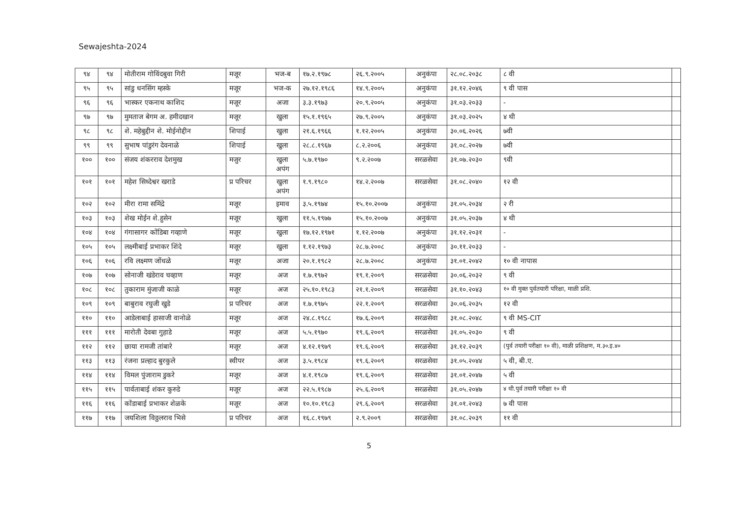Sewajeshta-2024
| ९४ | ९४ | मोतीराम गोविंदबुवा गिरी | मजूर | भज-ब | १७.२.१९७८ | २६.९.२००५ | अनुकंपा | २८.०८.२०३८ | ८ वी | |
| ९५ | ९५ | सांडु धनसिंग म्हस्के | मजूर | भज-क | २७.१२.१९८६ | १४.९.२००५ | अनुकंपा | ३१.१२.२०४६ | ९ वी पास | |
| ९६ | ९६ | भास्कर एकनाथ काशिद | मजूर | अजा | ३.३.१९७३ | २०.९.२००५ | अनुकंपा | ३१.०३.२०३३ | - | |
| ९७ | ९७ | मुमताज बेगम अ. हमीदखान | मजूर | खुला | १५.१.१९६५ | २७.९.२००५ | अनुकंपा | ३१.०३.२०२५ | ४ थी | |
| ९८ | ९८ | शे. महेबुद्दीन शे. मोईनोद्दीन | शिपाई | खुला | २१.६.१९६६ | १.१२.२००५ | अनुकंपा | ३०.०६.२०२६ | ७वी | |
| ९९ | ९९ | सुभाष पांडुरंग देवनाळे | शिपाई | खुला | २८.८.१९६७ | ८.२.२००६ | अनुकंपा | ३१.०८.२०२७ | ७वी | |
| १०० | १०० | संजय शंकरराव देशमुख | मजुर | खुला अपंग | ५.७.१९७० | ९.२.२००७ | सरळसेवा | ३१.०७.२०३० | ९वी | |
| १०१ | १०१ | महेश सिध्देश्वर खराडे | प्र परिचर | खुला अपंग | १.९.१९८० | १४.२.२००७ | सरळसेवा | ३१.०८.२०४० | १२ वी | |
| १०२ | १०२ | मीरा रामा समिंद्रे | मजूर | इमाव | ३.५.१९७४ | १५.१०.२००७ | अनुकंपा | ३१.०५.२०३४ | २ री | |
| १०३ | १०३ | शेख मोईन शे.हुसेन | मजूर | खुला | ११.५.१९७७ | १५.१०.२००७ | अनुकंपा | ३१.०५.२०३७ | ४ थी | |
| १०४ | १०४ | गंगासागर कोंडिबा गव्हाणे | मजूर | खुला | १७.१२.१९७१ | १.१२.२००७ | अनुकंपा | ३१.१२.२०३१ | - | |
| १०५ | १०५ | लक्ष्मीबाई प्रभाकर शिंदे | मजूर | खुला | १.१२.१९७३ | २८.७.२००८ | अनुकंपा | ३०.११.२०३३ | - | |
| १०६ | १०६ | रवि लक्ष्मण जोंधळे | मजूर | अजा | २०.१.१९८२ | २८.७.२००८ | अनुकंपा | ३१.०१.२०४२ | १० वी नापास | |
| १०७ | १०७ | सोनाजी खंडेराव चव्हाण | मजूर | अज | १.७.१९७२ | १९.१.२००९ | सरळसेवा | ३०.०६.२०३२ | ९ वी | |
| १०८ | १०८ | तुकाराम मुंजाजी काळे | मजूर | अज | २५.१०.१९८३ | २१.१.२००९ | सरळसेवा | ३१.१०.२०४३ | १० वी मुक्त पुर्वतयारी परिक्षा, माळी प्रशि. | |
| १०९ | १०९ | बाबुराव रघुजी खुडे | प्र परिचर | अज | १.७.१९७५ | २२.१.२००९ | सरळसेवा | ३०.०६.२०३५ | १२ वी | |
| ११० | ११० | आडेलाबाई हासाजी वानोळे | मजूर | अज | २४.८.१९८८ | १७.६.२००९ | सरळसेवा | ३१.०८.२०४८ | ९ वी MS-CIT | |
| १११ | १११ | मारोती देवबा गुहाडे | मजूर | अज | ५.५.१९७० | १९.६.२००९ | सरळसेवा | ३१.०५.२०३० | ९ वी | |
| ११२ | ११२ | छाया रामजी तांबारे | मजूर | अज | ४.१२.१९७९ | १९.६.२००९ | सरळसेवा | ३१.१२.२०३९ | (पुर्व तयारी परीक्षा १० वी), माळी प्रशिक्षण, म.३०.इ.४० | |
| ११३ | ११३ | रंजना प्रल्हाद बुरकुले | स्वीपर | अज | ३.५.१९८४ | १९.६.२००९ | सरळसेवा | ३१.०५.२०४४ | ५ वी, बी.ए. | |
| ११४ | ११४ | विमल पुंजाराम डुकरे | मजूर | अज | ४.१.१९८७ | १९.६.२००९ | सरळसेवा | ३१.०१.२०४७ | ५ वी | |
| ११५ | ११५ | पार्वताबाई शंकर कुरुडे | मजूर | अज | २२.५.१९८७ | २५.६.२००९ | सरळसेवा | ३१.०५.२०४७ | ४ थी.पुर्व तयारी परीक्षा १० वी | |
| ११६ | ११६ | कोंडाबाई प्रभाकर शेळके | मजूर | अज | १०.१०.१९८३ | २९.६.२००९ | सरळसेवा | ३१.०१.२०४३ | ७ वी पास | |
| ११७ | ११७ | जयशिला विठ्ठलराव भिसे | प्र परिचर | अज | १६.८.१९७९ | २.९.२००९ | सरळसेवा | ३१.०८.२०३९ | ११ वी | |
5